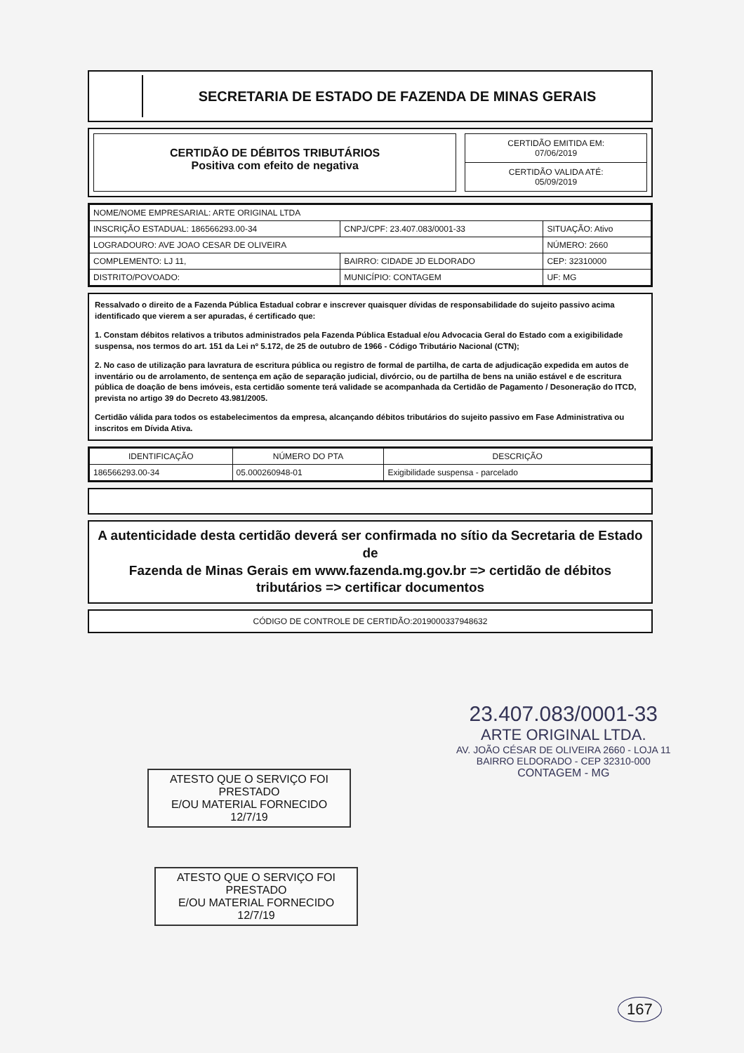SECRETARIA DE ESTADO DE FAZENDA DE MINAS GERAIS
CERTIDÃO DE DÉBITOS TRIBUTÁRIOS
Positiva com efeito de negativa
CERTIDÃO EMITIDA EM:
07/06/2019
CERTIDÃO VALIDA ATÉ:
05/09/2019
| NOME/NOME EMPRESARIAL: ARTE ORIGINAL LTDA | | |
| INSCRIÇÃO ESTADUAL: 186566293.00-34 | CNPJ/CPF: 23.407.083/0001-33 | SITUAÇÃO: Ativo |
| LOGRADOURO: AVE JOAO CESAR DE OLIVEIRA | | NÚMERO: 2660 |
| COMPLEMENTO: LJ 11, | BAIRRO: CIDADE JD ELDORADO | CEP: 32310000 |
| DISTRITO/POVOADO: | MUNICÍPIO: CONTAGEM | UF: MG |
Ressalvado o direito de a Fazenda Pública Estadual cobrar e inscrever quaisquer dívidas de responsabilidade do sujeito passivo acima identificado que vierem a ser apuradas, é certificado que:
1. Constam débitos relativos a tributos administrados pela Fazenda Pública Estadual e/ou Advocacia Geral do Estado com a exigibilidade suspensa, nos termos do art. 151 da Lei nº 5.172, de 25 de outubro de 1966 - Código Tributário Nacional (CTN);
2. No caso de utilização para lavratura de escritura pública ou registro de formal de partilha, de carta de adjudicação expedida em autos de inventário ou de arrolamento, de sentença em ação de separação judicial, divórcio, ou de partilha de bens na união estável e de escritura pública de doação de bens imóveis, esta certidão somente terá validade se acompanhada da Certidão de Pagamento / Desoneração do ITCD, prevista no artigo 39 do Decreto 43.981/2005.
Certidão válida para todos os estabelecimentos da empresa, alcançando débitos tributários do sujeito passivo em Fase Administrativa ou inscritos em Dívida Ativa.
| IDENTIFICAÇÃO | NÚMERO DO PTA | DESCRIÇÃO |
| --- | --- | --- |
| 186566293.00-34 | 05.000260948-01 | Exigibilidade suspensa - parcelado |
A autenticidade desta certidão deverá ser confirmada no sítio da Secretaria de Estado de
Fazenda de Minas Gerais em www.fazenda.mg.gov.br => certidão de débitos tributários => certificar documentos
CÓDIGO DE CONTROLE DE CERTIDÃO:2019000337948632
ATESTO QUE O SERVIÇO FOI PRESTADO
E/OU MATERIAL FORNECIDO
12/7/19
ATESTO QUE O SERVIÇO FOI PRESTADO
E/OU MATERIAL FORNECIDO
12/7/19
23.407.083/0001-33
ARTE ORIGINAL LTDA.
AV. JOÃO CÉSAR DE OLIVEIRA 2660 - LOJA 11
BAIRRO ELDORADO - CEP 32310-000
CONTAGEM - MG
167